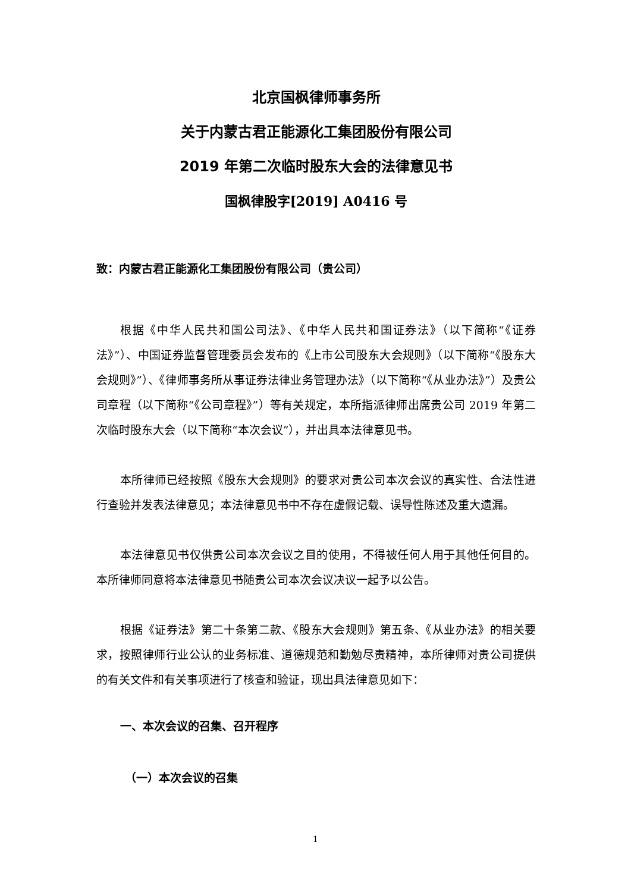北京国枫律师事务所
关于内蒙古君正能源化工集团股份有限公司
2019 年第二次临时股东大会的法律意见书
国枫律股字[2019] A0416 号
致：内蒙古君正能源化工集团股份有限公司（贵公司）
根据《中华人民共和国公司法》、《中华人民共和国证券法》（以下简称“《证券法》”）、中国证券监督管理委员会发布的《上市公司股东大会规则》（以下简称“《股东大会规则》”）、《律师事务所从事证券法律业务管理办法》（以下简称“《从业办法》”）及贵公司章程（以下简称“《公司章程》”）等有关规定，本所指派律师出席贵公司 2019 年第二次临时股东大会（以下简称“本次会议”），并出具本法律意见书。
本所律师已经按照《股东大会规则》的要求对贵公司本次会议的真实性、合法性进行查验并发表法律意见；本法律意见书中不存在虚假记载、误导性陈述及重大遗漏。
本法律意见书仅供贵公司本次会议之目的使用，不得被任何人用于其他任何目的。本所律师同意将本法律意见书随贵公司本次会议决议一起予以公告。
根据《证券法》第二十条第二款、《股东大会规则》第五条、《从业办法》的相关要求，按照律师行业公认的业务标准、道德规范和勤勉尽责精神，本所律师对贵公司提供的有关文件和有关事项进行了核查和验证，现出具法律意见如下：
一、本次会议的召集、召开程序
（一）本次会议的召集
1